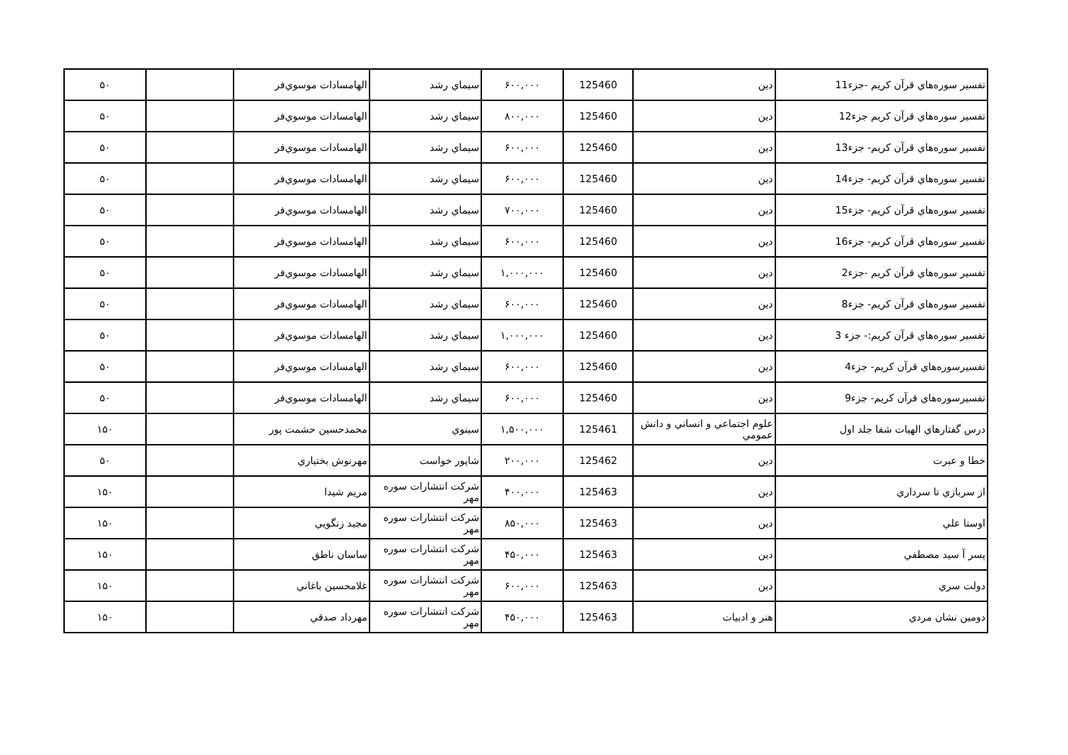| تفسير سوره‌هاي قرآن كريم -جزء11 | دين | 125460 | ۶۰۰,۰۰۰ | سيماي رشد | الهامسادات موسوي‌فر | | ۵۰ |
| تفسير سوره‌هاي قرآن كريم جزء12 | دين | 125460 | ۸۰۰,۰۰۰ | سيماي رشد | الهامسادات موسوي‌فر | | ۵۰ |
| تفسير سوره‌هاي قرآن كريم- جزء13 | دين | 125460 | ۶۰۰,۰۰۰ | سيماي رشد | الهامسادات موسوي‌فر | | ۵۰ |
| تفسير سوره‌هاي قرآن كريم- جزء14 | دين | 125460 | ۶۰۰,۰۰۰ | سيماي رشد | الهامسادات موسوي‌فر | | ۵۰ |
| تفسير سوره‌هاي قرآن كريم- جزء15 | دين | 125460 | ۷۰۰,۰۰۰ | سيماي رشد | الهامسادات موسوي‌فر | | ۵۰ |
| تفسير سوره‌هاي قرآن كريم- جزء16 | دين | 125460 | ۶۰۰,۰۰۰ | سيماي رشد | الهامسادات موسوي‌فر | | ۵۰ |
| تفسير سوره‌هاي قرآن كريم -جزء2 | دين | 125460 | ۱,۰۰۰,۰۰۰ | سيماي رشد | الهامسادات موسوي‌فر | | ۵۰ |
| تفسير سوره‌هاي قرآن كريم- جزء8 | دين | 125460 | ۶۰۰,۰۰۰ | سيماي رشد | الهامسادات موسوي‌فر | | ۵۰ |
| تفسير سوره‌هاي قرآن كريم:- جزء 3 | دين | 125460 | ۱,۰۰۰,۰۰۰ | سيماي رشد | الهامسادات موسوي‌فر | | ۵۰ |
| تفسيرسوره‌هاي قرآن كريم- جزء4 | دين | 125460 | ۶۰۰,۰۰۰ | سيماي رشد | الهامسادات موسوي‌فر | | ۵۰ |
| تفسيرسوره‌هاي قرآن كريم- جزء9 | دين | 125460 | ۶۰۰,۰۰۰ | سيماي رشد | الهامسادات موسوي‌فر | | ۵۰ |
| درس گفتارهاي الهيات شفا جلد اول | علوم اجتماعي و انساني و دانش عمومي | 125461 | ۱,۵۰۰,۰۰۰ | سينوي | محمدحسين حشمت پور | | ۱۵۰ |
| خطا و عبرت | دين | 125462 | ۲۰۰,۰۰۰ | شاپور خواست | مهرنوش بختياري | | ۵۰ |
| از سربازي تا سرداري | دين | 125463 | ۴۰۰,۰۰۰ | شركت انتشارات سوره مهر | مريم شيدا | | ۱۵۰ |
| اوستا علي | دين | 125463 | ۸۵۰,۰۰۰ | شركت انتشارات سوره مهر | مجيد زنگويي | | ۱۵۰ |
| پسر آ سيد مصطفي | دين | 125463 | ۴۵۰,۰۰۰ | شركت انتشارات سوره مهر | ساسان ناطق | | ۱۵۰ |
| دولت سري | دين | 125463 | ۶۰۰,۰۰۰ | شركت انتشارات سوره مهر | غلامحسين باغاني | | ۱۵۰ |
| دومين نشان مردي | هنر و ادبيات | 125463 | ۴۵۰,۰۰۰ | شركت انتشارات سوره مهر | مهرداد صدقي | | ۱۵۰ |